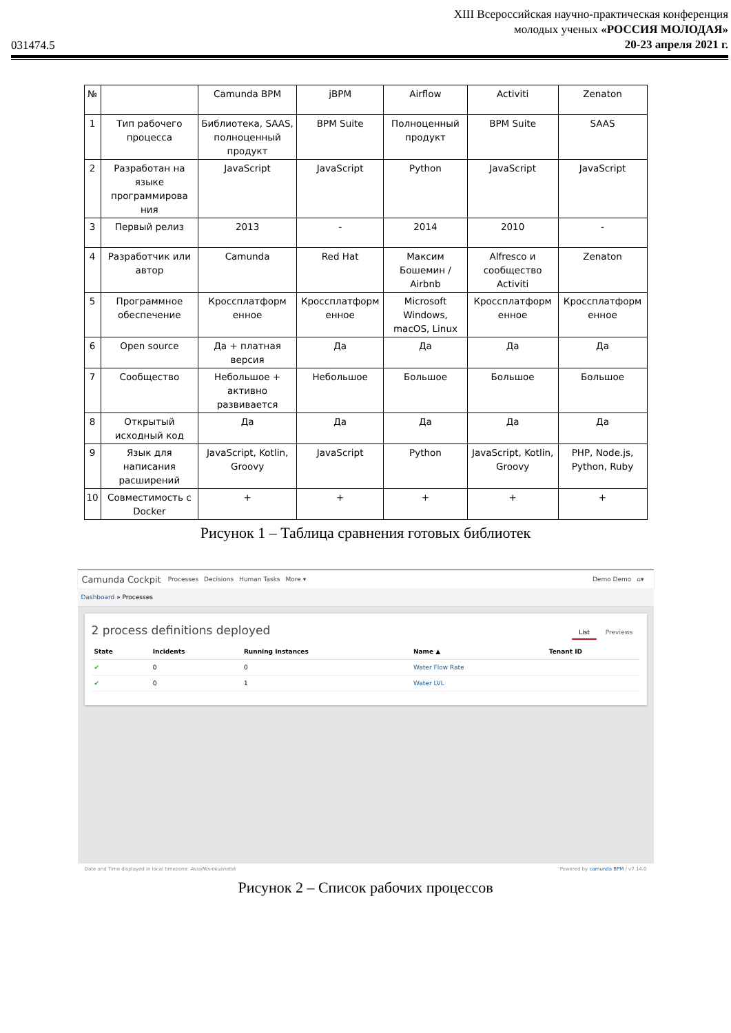031474.5
XIII Всероссийская научно-практическая конференция
молодых ученых «РОССИЯ МОЛОДАЯ»
20-23 апреля 2021 г.
| № | | Camunda BPM | jBPM | Airflow | Activiti | Zenaton |
| 1 | Тип рабочего процесса | Библиотека, SAAS, полноценный продукт | BPM Suite | Полноценный продукт | BPM Suite | SAAS |
| 2 | Разработан на языке программирова ния | JavaScript | JavaScript | Python | JavaScript | JavaScript |
| 3 | Первый релиз | 2013 | - | 2014 | 2010 | - |
| 4 | Разработчик или автор | Camunda | Red Hat | Максим Бошемин / Airbnb | Alfresco и сообщество Activiti | Zenaton |
| 5 | Программное обеспечение | Кроссплатформ енное | Кроссплатформ енное | Microsoft Windows, macOS, Linux | Кроссплатформ енное | Кроссплатформ енное |
| 6 | Open source | Да + платная версия | Да | Да | Да | Да |
| 7 | Сообщество | Небольшое + активно развивается | Небольшое | Большое | Большое | Большое |
| 8 | Открытый исходный код | Да | Да | Да | Да | Да |
| 9 | Язык для написания расширений | JavaScript, Kotlin, Groovy | JavaScript | Python | JavaScript, Kotlin, Groovy | PHP, Node.js, Python, Ruby |
| 10 | Совместимость с Docker | + | + | + | + | + |
Рисунок 1 – Таблица сравнения готовых библиотек
Camunda Cockpit Processes Decisions Human Tasks More ▾ Demo Demo ⌂▾
Dashboard » Processes
2 process definitions deployed
List Previews
| State | Incidents | Running Instances | Name ▲ | Tenant ID |
| --- | --- | --- | --- | --- |
| ✔ | 0 | 0 | Water Flow Rate | |
| ✔ | 0 | 1 | Water LVL | |
Date and Time displayed in local timezone: Asia/Novokuznetsk Powered by camunda BPM / v7.14.0
Рисунок 2 – Список рабочих процессов